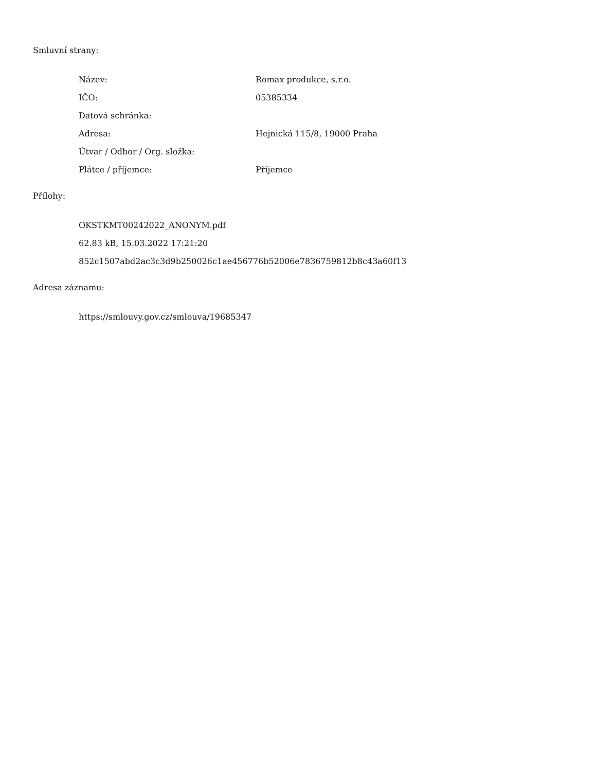Smluvní strany:
| Název: | Romax produkce, s.r.o. |
| IČO: | 05385334 |
| Datová schránka: | |
| Adresa: | Hejnická 115/8, 19000 Praha |
| Útvar / Odbor / Org. složka: | |
| Plátce / příjemce: | Příjemce |
Přílohy:
OKSTKMT00242022_ANONYM.pdf
62.83 kB, 15.03.2022 17:21:20
852c1507abd2ac3c3d9b250026c1ae456776b52006e7836759812b8c43a60f13
Adresa záznamu:
https://smlouvy.gov.cz/smlouva/19685347